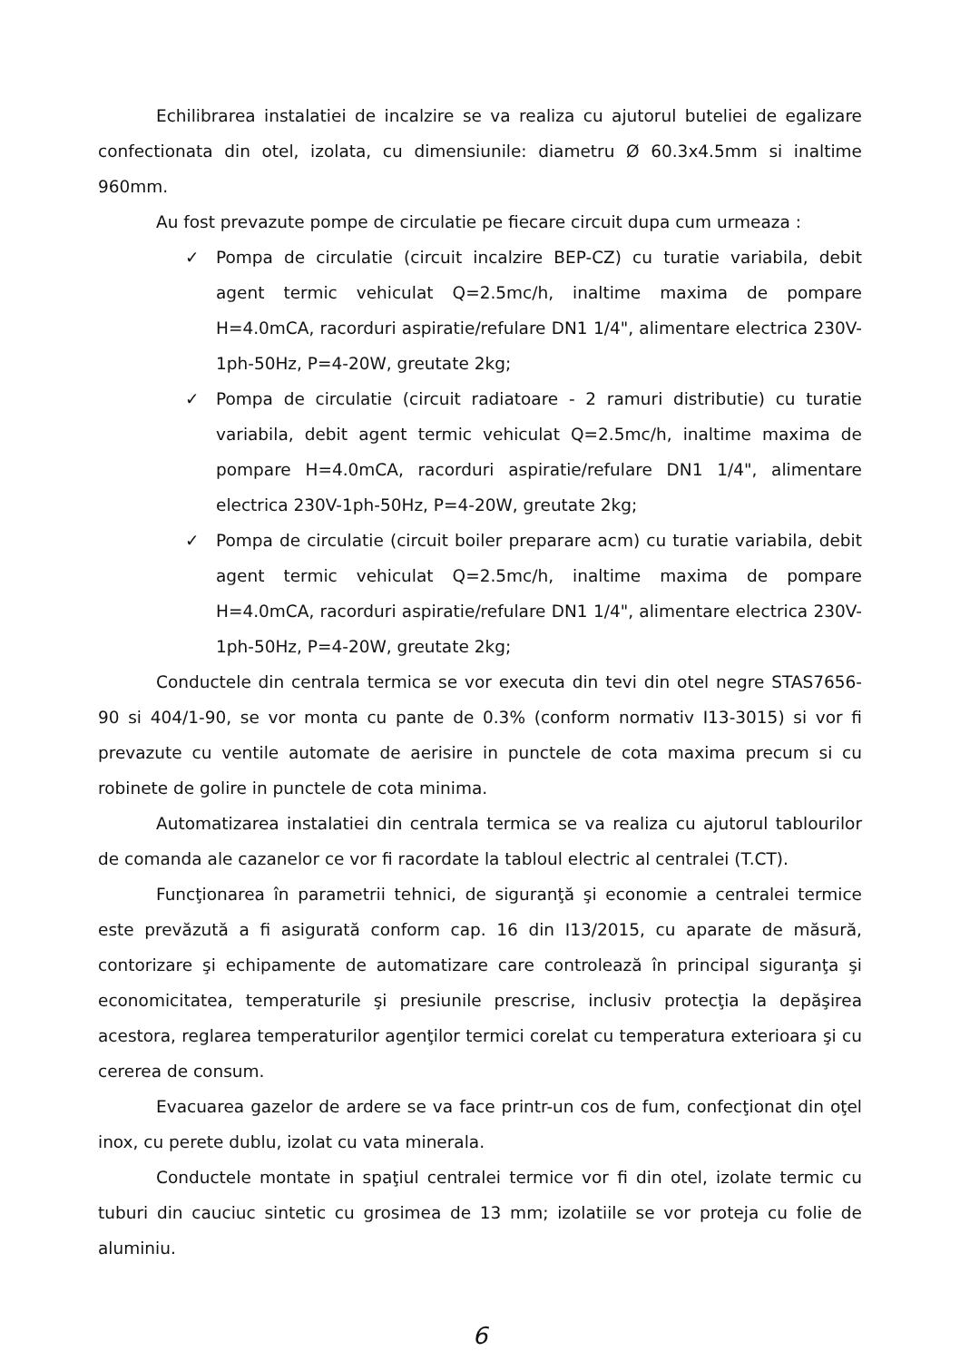Echilibrarea instalatiei de incalzire se va realiza cu ajutorul buteliei de egalizare confectionata din otel, izolata, cu dimensiunile: diametru Ø 60.3x4.5mm si inaltime 960mm.
Au fost prevazute pompe de circulatie pe fiecare circuit dupa cum urmeaza :
✓ Pompa de circulatie (circuit incalzire BEP-CZ) cu turatie variabila, debit agent termic vehiculat Q=2.5mc/h, inaltime maxima de pompare H=4.0mCA, racorduri aspiratie/refulare DN1 1/4", alimentare electrica 230V-1ph-50Hz, P=4-20W, greutate 2kg;
✓ Pompa de circulatie (circuit radiatoare - 2 ramuri distributie) cu turatie variabila, debit agent termic vehiculat Q=2.5mc/h, inaltime maxima de pompare H=4.0mCA, racorduri aspiratie/refulare DN1 1/4", alimentare electrica 230V-1ph-50Hz, P=4-20W, greutate 2kg;
✓ Pompa de circulatie (circuit boiler preparare acm) cu turatie variabila, debit agent termic vehiculat Q=2.5mc/h, inaltime maxima de pompare H=4.0mCA, racorduri aspiratie/refulare DN1 1/4", alimentare electrica 230V-1ph-50Hz, P=4-20W, greutate 2kg;
Conductele din centrala termica se vor executa din tevi din otel negre STAS7656-90 si 404/1-90, se vor monta cu pante de 0.3% (conform normativ I13-3015) si vor fi prevazute cu ventile automate de aerisire in punctele de cota maxima precum si cu robinete de golire in punctele de cota minima.
Automatizarea instalatiei din centrala termica se va realiza cu ajutorul tablourilor de comanda ale cazanelor ce vor fi racordate la tabloul electric al centralei (T.CT).
Funcţionarea în parametrii tehnici, de siguranţă şi economie a centralei termice este prevăzută a fi asigurată conform cap. 16 din I13/2015, cu aparate de măsură, contorizare şi echipamente de automatizare care controlează în principal siguranţa şi economicitatea, temperaturile şi presiunile prescrise, inclusiv protecţia la depăşirea acestora, reglarea temperaturilor agenţilor termici corelat cu temperatura exterioara şi cu cererea de consum.
Evacuarea gazelor de ardere se va face printr-un cos de fum, confecţionat din oţel inox, cu perete dublu, izolat cu vata minerala.
Conductele montate in spaţiul centralei termice vor fi din otel, izolate termic cu tuburi din cauciuc sintetic cu grosimea de 13 mm; izolatiile se vor proteja cu folie de aluminiu.
6